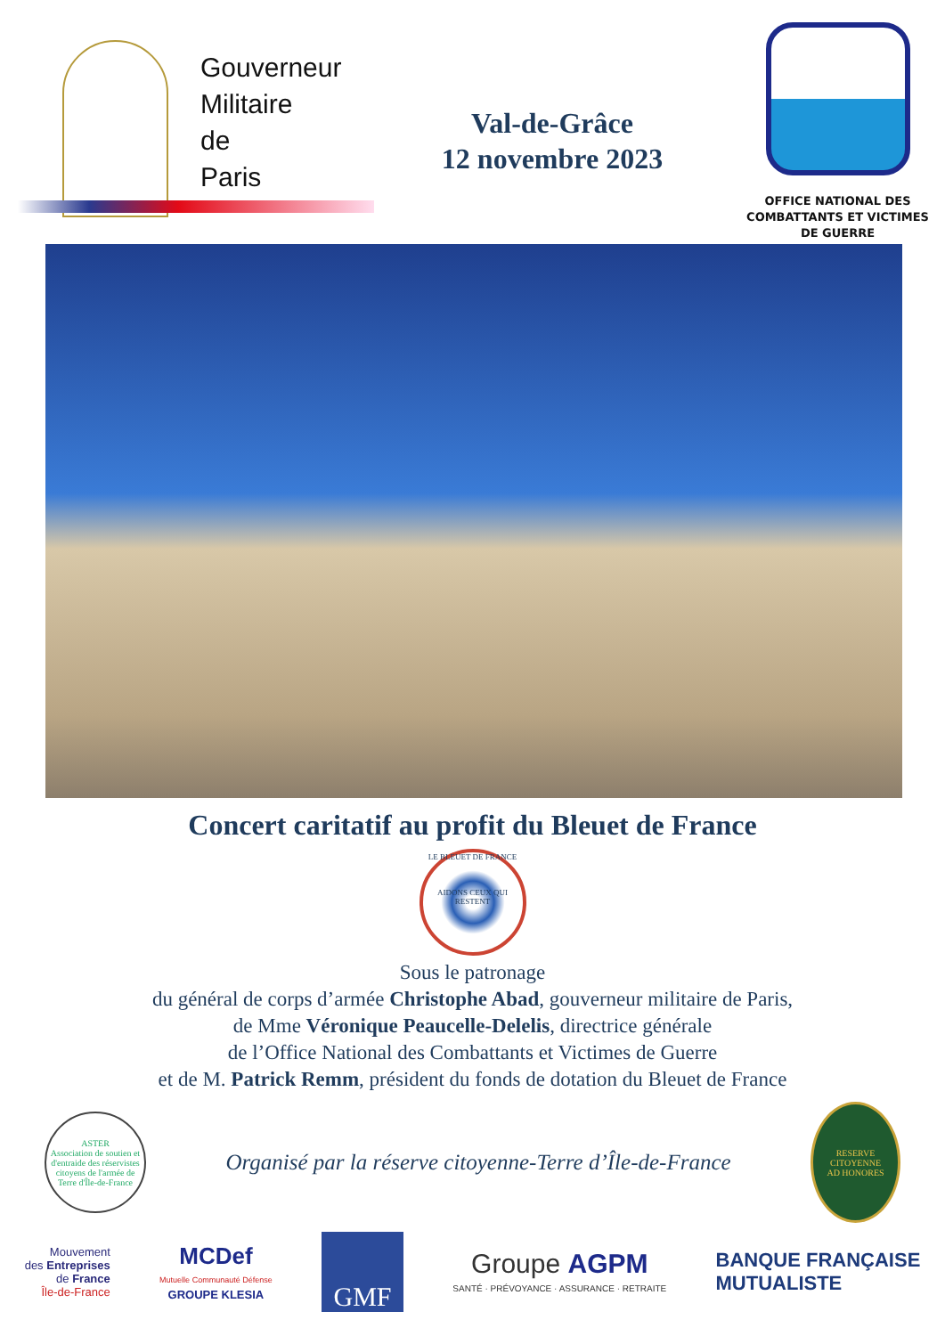Gouverneur
Militaire
de
Paris
Val-de-Grâce
12 novembre 2023
OFFICE NATIONAL DES
COMBATTANTS ET VICTIMES
DE GUERRE
Concert caritatif au profit du Bleuet de France
LE BLEUET DE FRANCE
AIDONS CEUX QUI RESTENT
Sous le patronage
du général de corps d’armée Christophe Abad, gouverneur militaire de Paris,
de Mme Véronique Peaucelle-Delelis, directrice générale
de l’Office National des Combattants et Victimes de Guerre
et de M. Patrick Remm, président du fonds de dotation du Bleuet de France
ASTER
Association de soutien et d'entraide des réservistes citoyens de l'armée de Terre d'Île-de-France
Organisé par la réserve citoyenne-Terre d’Île-de-France
RESERVE CITOYENNE
AD HONORES
Mouvement
des Entreprises
de France
Île-de-France
MCDef
Mutuelle Communauté Défense
GROUPE KLESIA
GMF
Groupe AGPM
SANTÉ · PRÉVOYANCE · ASSURANCE · RETRAITE
BANQUE FRANÇAISE
MUTUALISTE